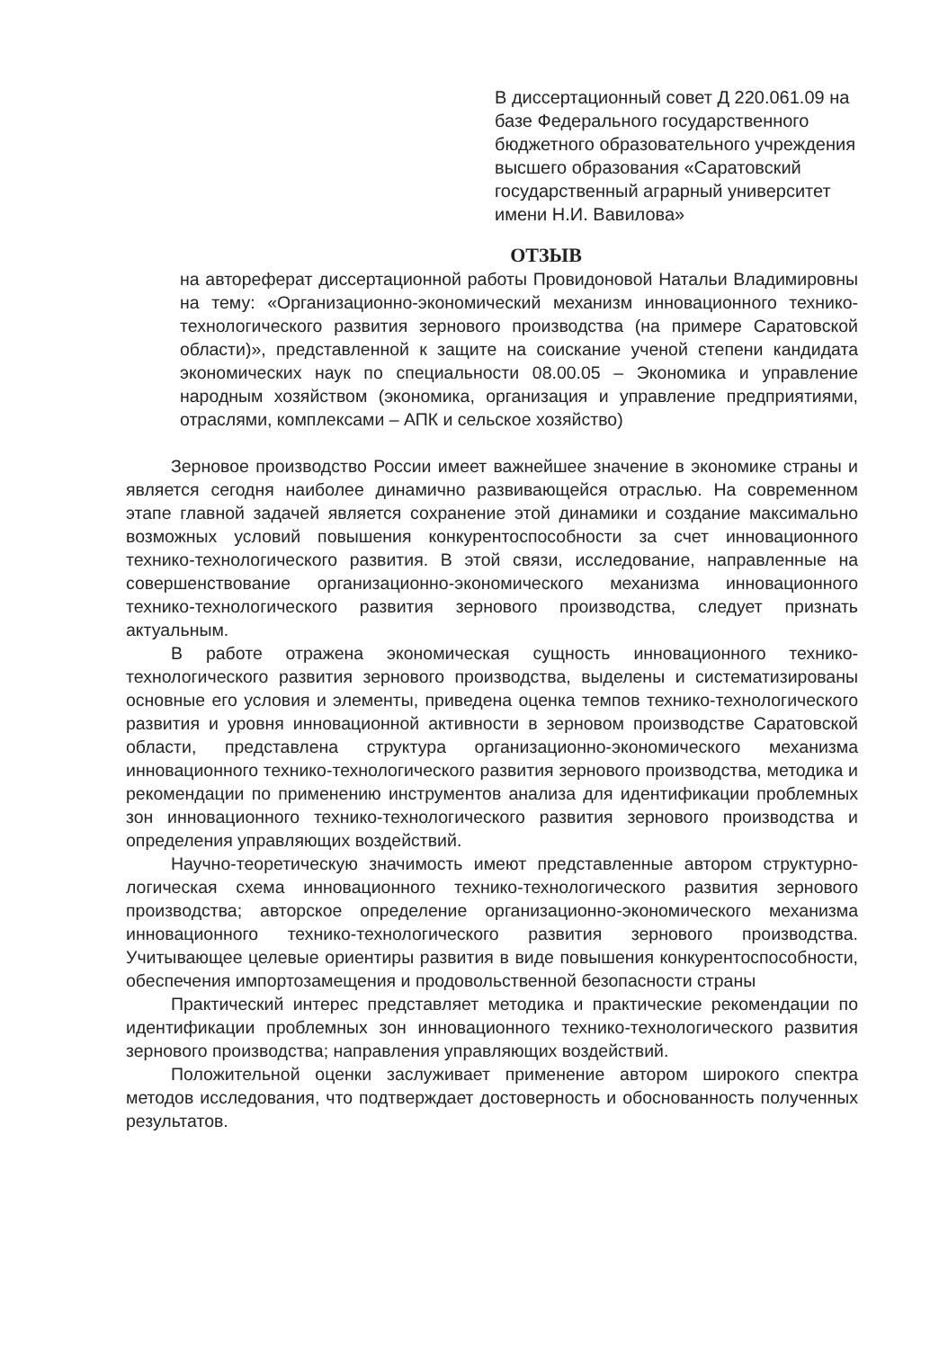В диссертационный совет Д 220.061.09 на базе Федерального государственного бюджетного образовательного учреждения высшего образования «Саратовский государственный аграрный университет имени Н.И. Вавилова»
ОТЗЫВ
на автореферат диссертационной работы Провидоновой Натальи Владимировны на тему: «Организационно-экономический механизм инновационного технико-технологического развития зернового производства (на примере Саратовской области)», представленной к защите на соискание ученой степени кандидата экономических наук по специальности 08.00.05 – Экономика и управление народным хозяйством (экономика, организация и управление предприятиями, отраслями, комплексами – АПК и сельское хозяйство)
Зерновое производство России имеет важнейшее значение в экономике страны и является сегодня наиболее динамично развивающейся отраслью. На современном этапе главной задачей является сохранение этой динамики и создание максимально возможных условий повышения конкурентоспособности за счет инновационного технико-технологического развития. В этой связи, исследование, направленные на совершенствование организационно-экономического механизма инновационного технико-технологического развития зернового производства, следует признать актуальным.
В работе отражена экономическая сущность инновационного технико-технологического развития зернового производства, выделены и систематизированы основные его условия и элементы, приведена оценка темпов технико-технологического развития и уровня инновационной активности в зерновом производстве Саратовской области, представлена структура организационно-экономического механизма инновационного технико-технологического развития зернового производства, методика и рекомендации по применению инструментов анализа для идентификации проблемных зон инновационного технико-технологического развития зернового производства и определения управляющих воздействий.
Научно-теоретическую значимость имеют представленные автором структурно-логическая схема инновационного технико-технологического развития зернового производства; авторское определение организационно-экономического механизма инновационного технико-технологического развития зернового производства. Учитывающее целевые ориентиры развития в виде повышения конкурентоспособности, обеспечения импортозамещения и продовольственной безопасности страны
Практический интерес представляет методика и практические рекомендации по идентификации проблемных зон инновационного технико-технологического развития зернового производства; направления управляющих воздействий.
Положительной оценки заслуживает применение автором широкого спектра методов исследования, что подтверждает достоверность и обоснованность полученных результатов.